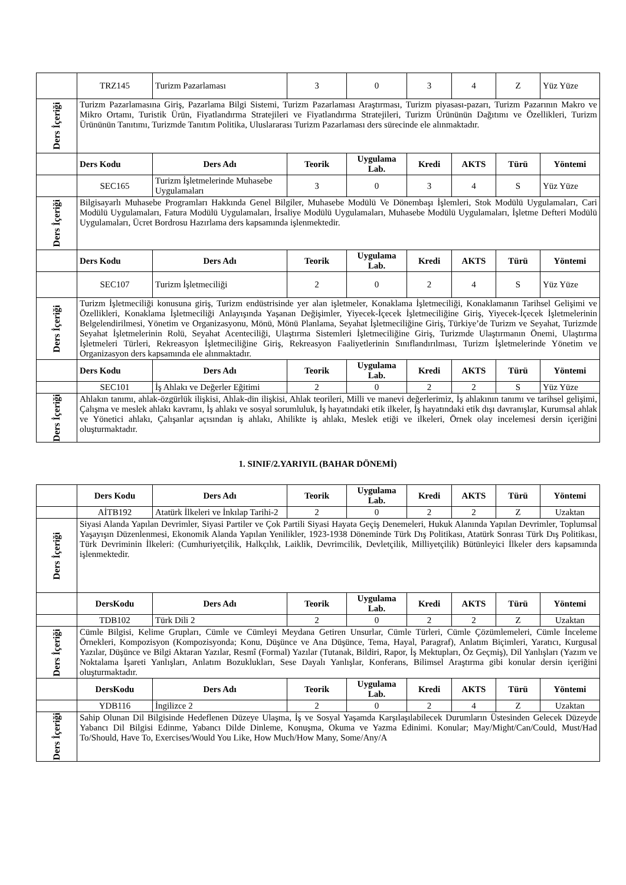| | TRZ145 | Turizm Pazarlaması | 3 | 0 | 3 | 4 | Z | Yüz Yüze |
| Ders İçeriği | Turizm Pazarlamasına Giriş, Pazarlama Bilgi Sistemi, Turizm Pazarlaması Araştırması, Turizm piyasası-pazarı, Turizm Pazarının Makro ve Mikro Ortamı, Turistik Ürün, Fiyatlandırma Stratejileri ve Fiyatlandırma Stratejileri, Turizm Ürününün Dağıtımı ve Özellikleri, Turizm Ürününün Tanıtımı, Turizmde Tanıtım Politika, Uluslararası Turizm Pazarlaması ders sürecinde ele alınmaktadır. | | | | | | | |
| | Ders Kodu | Ders Adı | Teorik | Uygulama Lab. | Kredi | AKTS | Türü | Yöntemi |
| | SEC165 | Turizm İşletmelerinde Muhasebe Uygulamaları | 3 | 0 | 3 | 4 | S | Yüz Yüze |
| Ders İçeriği | Bilgisayarlı Muhasebe Programları Hakkında Genel Bilgiler, Muhasebe Modülü Ve Dönembaşı İşlemleri, Stok Modülü Uygulamaları, Cari Modülü Uygulamaları, Fatura Modülü Uygulamaları, İrsaliye Modülü Uygulamaları, Muhasebe Modülü Uygulamaları, İşletme Defteri Modülü Uygulamaları, Ücret Bordrosu Hazırlama ders kapsamında işlenmektedir. | | | | | | | |
| | Ders Kodu | Ders Adı | Teorik | Uygulama Lab. | Kredi | AKTS | Türü | Yöntemi |
| | SEC107 | Turizm İşletmeciliği | 2 | 0 | 2 | 4 | S | Yüz Yüze |
| Ders İçeriği | Turizm İşletmeciliği konusuna giriş, Turizm endüstrisinde yer alan işletmeler, Konaklama İşletmeciliği, Konaklamanın Tarihsel Gelişimi ve Özellikleri, Konaklama İşletmeciliği Anlayışında Yaşanan Değişimler, Yiyecek-İçecek İşletmeciliğine Giriş, Yiyecek-İçecek İşletmelerinin Belgelendirilmesi, Yönetim ve Organizasyonu, Mönü, Mönü Planlama, Seyahat İşletmeciliğine Giriş, Türkiye’de Turizm ve Seyahat, Turizmde Seyahat İşletmelerinin Rolü, Seyahat Acenteciliği, Ulaştırma Sistemleri İşletmeciliğine Giriş, Turizmde Ulaştırmanın Önemi, Ulaştırma İşletmeleri Türleri, Rekreasyon İşletmeciliğine Giriş, Rekreasyon Faaliyetlerinin Sınıflandırılması, Turizm İşletmelerinde Yönetim ve Organizasyon ders kapsamında ele alınmaktadır. | | | | | | | |
| | Ders Kodu | Ders Adı | Teorik | Uygulama Lab. | Kredi | AKTS | Türü | Yöntemi |
| | SEC101 | İş Ahlakı ve Değerler Eğitimi | 2 | 0 | 2 | 2 | S | Yüz Yüze |
| Ders İçeriği | Ahlakın tanımı, ahlak-özgürlük ilişkisi, Ahlak-din ilişkisi, Ahlak teorileri, Milli ve manevi değerlerimiz, İş ahlakının tanımı ve tarihsel gelişimi, Çalışma ve meslek ahlakı kavramı, İş ahlakı ve sosyal sorumluluk, İş hayatındaki etik ilkeler, İş hayatındaki etik dışı davranışlar, Kurumsal ahlak ve Yönetici ahlakı, Çalışanlar açısından iş ahlakı, Ahilikte iş ahlakı, Meslek etiği ve ilkeleri, Örnek olay incelemesi dersin içeriğini oluşturmaktadır. | | | | | | | |
1. SINIF/2.YARIYIL (BAHAR DÖNEMİ)
| | Ders Kodu | Ders Adı | Teorik | Uygulama Lab. | Kredi | AKTS | Türü | Yöntemi |
| | AİTB192 | Atatürk İlkeleri ve İnkılap Tarihi-2 | 2 | 0 | 2 | 2 | Z | Uzaktan |
| Ders İçeriği | Siyasi Alanda Yapılan Devrimler, Siyasi Partiler ve Çok Partili Siyasi Hayata Geçiş Denemeleri, Hukuk Alanında Yapılan Devrimler, Toplumsal Yaşayışın Düzenlenmesi, Ekonomik Alanda Yapılan Yenilikler, 1923-1938 Döneminde Türk Dış Politikası, Atatürk Sonrası Türk Dış Politikası, Türk Devriminin İlkeleri: (Cumhuriyetçilik, Halkçılık, Laiklik, Devrimcilik, Devletçilik, Milliyetçilik) Bütünleyici İlkeler ders kapsamında işlenmektedir. | | | | | | | |
| | DersKodu | Ders Adı | Teorik | Uygulama Lab. | Kredi | AKTS | Türü | Yöntemi |
| | TDB102 | Türk Dili 2 | 2 | 0 | 2 | 2 | Z | Uzaktan |
| Ders İçeriği | Cümle Bilgisi, Kelime Grupları, Cümle ve Cümleyi Meydana Getiren Unsurlar, Cümle Türleri, Cümle Çözümlemeleri, Cümle İnceleme Örnekleri, Kompozisyon (Kompozisyonda; Konu, Düşünce ve Ana Düşünce, Tema, Hayal, Paragraf), Anlatım Biçimleri, Yaratıcı, Kurgusal Yazılar, Düşünce ve Bilgi Aktaran Yazılar, Resmî (Formal) Yazılar (Tutanak, Bildiri, Rapor, İş Mektupları, Öz Geçmiş), Dil Yanlışları (Yazım ve Noktalama İşareti Yanlışları, Anlatım Bozuklukları, Sese Dayalı Yanlışlar, Konferans, Bilimsel Araştırma gibi konular dersin içeriğini oluşturmaktadır. | | | | | | | |
| | DersKodu | Ders Adı | Teorik | Uygulama Lab. | Kredi | AKTS | Türü | Yöntemi |
| | YDB116 | İngilizce 2 | 2 | 0 | 2 | 4 | Z | Uzaktan |
| Ders İçeriği | Sahip Olunan Dil Bilgisinde Hedeflenen Düzeye Ulaşma, İş ve Sosyal Yaşamda Karşılaşılabilecek Durumların Üstesinden Gelecek Düzeyde Yabancı Dil Bilgisi Edinme, Yabancı Dilde Dinleme, Konuşma, Okuma ve Yazma Edinimi. Konular; May/Might/Can/Could, Must/Had To/Should, Have To, Exercises/Would You Like, How Much/How Many, Some/Any/A | | | | | | | |